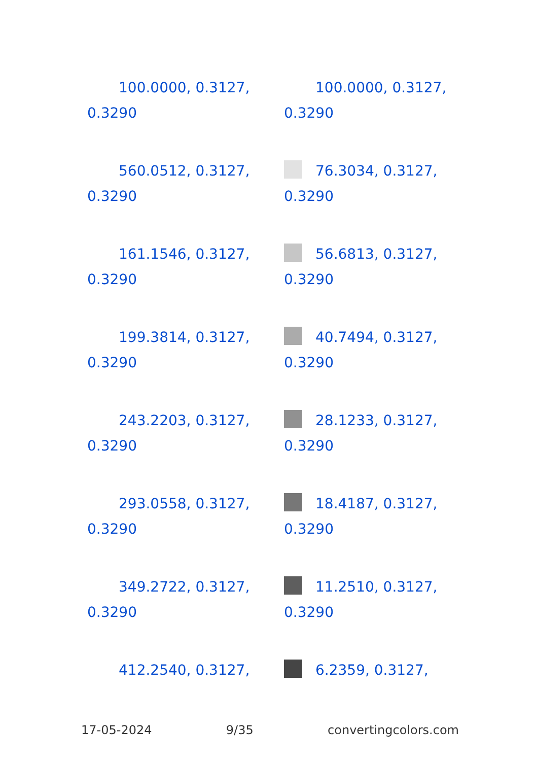100.0000, 0.3127,
0.3290
100.0000, 0.3127,
0.3290
560.0512, 0.3127,
0.3290
76.3034, 0.3127,
0.3290
161.1546, 0.3127,
0.3290
56.6813, 0.3127,
0.3290
199.3814, 0.3127,
0.3290
40.7494, 0.3127,
0.3290
243.2203, 0.3127,
0.3290
28.1233, 0.3127,
0.3290
293.0558, 0.3127,
0.3290
18.4187, 0.3127,
0.3290
349.2722, 0.3127,
0.3290
11.2510, 0.3127,
0.3290
412.2540, 0.3127,
6.2359, 0.3127,
17-05-2024 9/35 convertingcolors.com